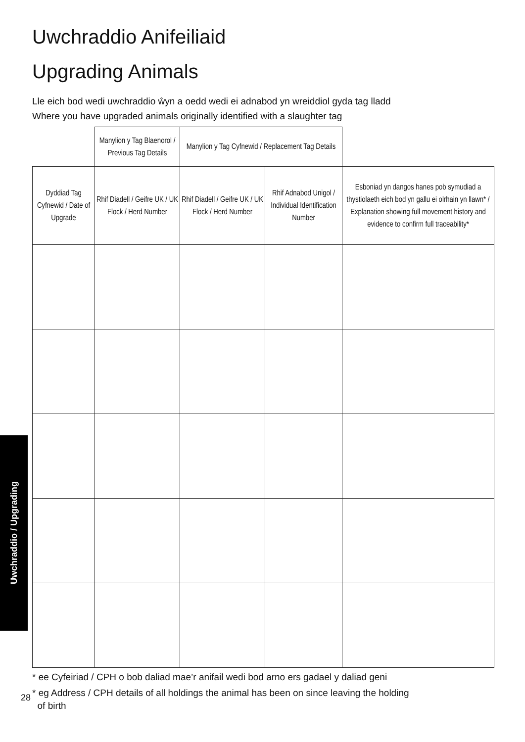Uwchraddio Anifeiliaid
Upgrading Animals
Lle eich bod wedi uwchraddio ŵyn a oedd wedi ei adnabod yn wreiddiol gyda tag lladd
Where you have upgraded animals originally identified with a slaughter tag
| | Manylion y Tag Blaenorol / Previous Tag Details | Manylion y Tag Cyfnewid / Replacement Tag Details | | |
| --- | --- | --- | --- | --- |
| Dyddiad Tag Cyfnewid / Date of Upgrade | Rhif Diadell / Geifre UK / UK Flock / Herd Number | Rhif Diadell / Geifre UK / UK Flock / Herd Number | Rhif Adnabod Unigol / Individual Identification Number | Esboniad yn dangos hanes pob symudiad a thystiolaeth eich bod yn gallu ei olrhain yn llawn* / Explanation showing full movement history and evidence to confirm full traceability* |
* ee Cyfeiriad / CPH o bob daliad mae’r anifail wedi bod arno ers gadael y daliad geni
* eg Address / CPH details of all holdings the animal has been on since leaving the holding
of birth
Uwchraddio / Upgrading
28